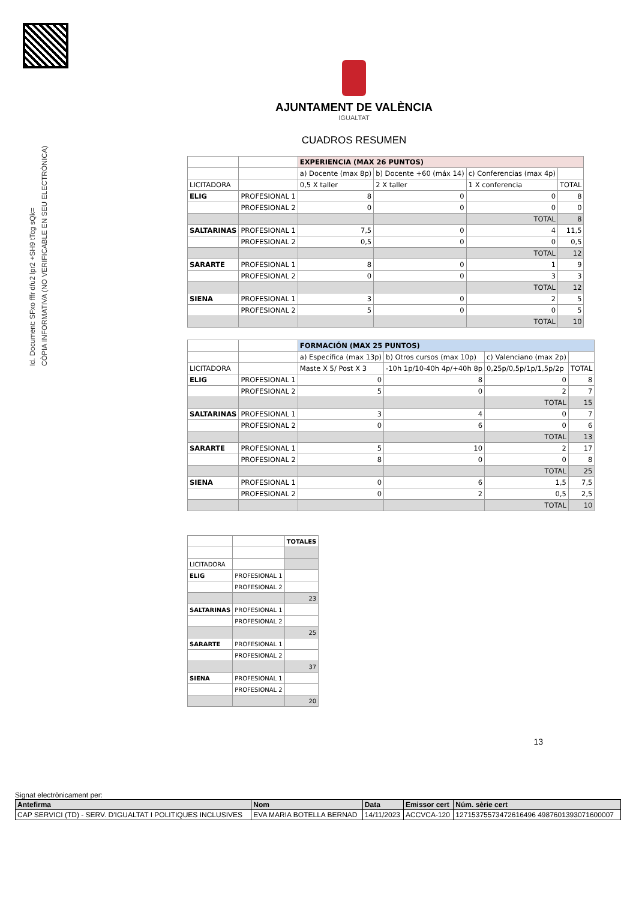Id. Document: SFxo fffr dfu2 lpr2 +SH9 tTcg sQk=
CÒPIA INFORMATIVA (NO VERIFICABLE EN SEU ELECTRÒNICA)
AJUNTAMENT DE VALÈNCIA
IGUALTAT
CUADROS RESUMEN
| | | EXPERIENCIA (MAX 26 PUNTOS) | | | |
| | | a) Docente (max 8p) | b) Docente +60 (máx 14) | c) Conferencias (max 4p) | |
| LICITADORA | | 0,5 X taller | 2 X taller | 1 X conferencia | TOTAL |
| ELIG | PROFESIONAL 1 | 8 | 0 | 0 | 8 |
| | PROFESIONAL 2 | 0 | 0 | 0 | 0 |
| | | | | TOTAL | 8 |
| SALTARINAS | PROFESIONAL 1 | 7,5 | 0 | 4 | 11,5 |
| | PROFESIONAL 2 | 0,5 | 0 | 0 | 0,5 |
| | | | | TOTAL | 12 |
| SARARTE | PROFESIONAL 1 | 8 | 0 | 1 | 9 |
| | PROFESIONAL 2 | 0 | 0 | 3 | 3 |
| | | | | TOTAL | 12 |
| SIENA | PROFESIONAL 1 | 3 | 0 | 2 | 5 |
| | PROFESIONAL 2 | 5 | 0 | 0 | 5 |
| | | | | TOTAL | 10 |
| | | FORMACIÓN (MAX 25 PUNTOS) | | | |
| | | a) Específica (max 13p) | b) Otros cursos (max 10p) | c) Valenciano (max 2p) | |
| LICITADORA | | Maste X 5/ Post X 3 | -10h 1p/10-40h 4p/+40h 8p | 0,25p/0,5p/1p/1,5p/2p | TOTAL |
| ELIG | PROFESIONAL 1 | 0 | 8 | 0 | 8 |
| | PROFESIONAL 2 | 5 | 0 | 2 | 7 |
| | | | | TOTAL | 15 |
| SALTARINAS | PROFESIONAL 1 | 3 | 4 | 0 | 7 |
| | PROFESIONAL 2 | 0 | 6 | 0 | 6 |
| | | | | TOTAL | 13 |
| SARARTE | PROFESIONAL 1 | 5 | 10 | 2 | 17 |
| | PROFESIONAL 2 | 8 | 0 | 0 | 8 |
| | | | | TOTAL | 25 |
| SIENA | PROFESIONAL 1 | 0 | 6 | 1,5 | 7,5 |
| | PROFESIONAL 2 | 0 | 2 | 0,5 | 2,5 |
| | | | | TOTAL | 10 |
| | | TOTALES |
| LICITADORA | | |
| ELIG | PROFESIONAL 1 | |
| | PROFESIONAL 2 | |
| | | 23 |
| SALTARINAS | PROFESIONAL 1 | |
| | PROFESIONAL 2 | |
| | | 25 |
| SARARTE | PROFESIONAL 1 | |
| | PROFESIONAL 2 | |
| | | 37 |
| SIENA | PROFESIONAL 1 | |
| | PROFESIONAL 2 | |
| | | 20 |
13
Signat electrònicament per:
| Antefirma | Nom | Data | Emissor cert | Núm. sèrie cert |
| --- | --- | --- | --- | --- |
| CAP SERVICI (TD) - SERV. D'IGUALTAT I POLITIQUES INCLUSIVES | EVA MARIA BOTELLA BERNAD | 14/11/2023 | ACCVCA-120 | 12715375573472616496 4987601393071600007 |